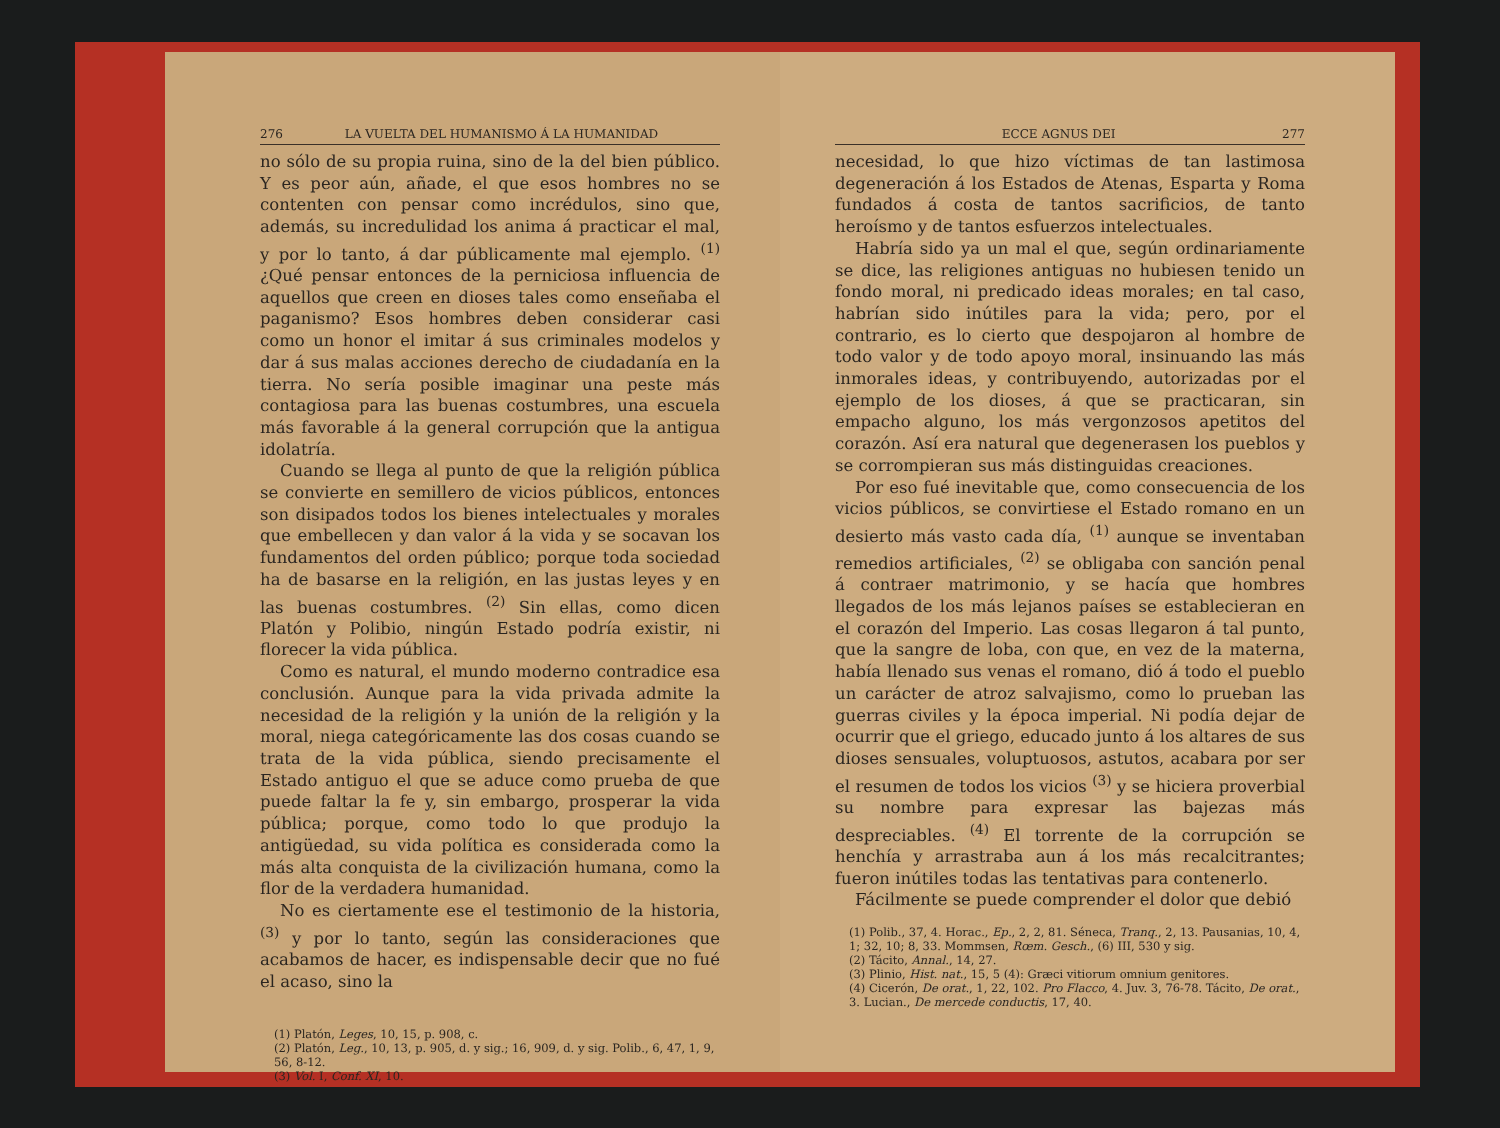276 LA VUELTA DEL HUMANISMO Á LA HUMANIDAD
no sólo de su propia ruina, sino de la del bien público. Y es peor aún, añade, el que esos hombres no se contenten con pensar como incrédulos, sino que, además, su incredulidad los anima á practicar el mal, y por lo tanto, á dar públicamente mal ejemplo. <sup>(1)</sup> ¿Qué pensar entonces de la perniciosa influencia de aquellos que creen en dioses tales como enseñaba el paganismo? Esos hombres deben considerar casi como un honor el imitar á sus criminales modelos y dar á sus malas acciones derecho de ciudadanía en la tierra. No sería posible imaginar una peste más contagiosa para las buenas costumbres, una escuela más favorable á la general corrupción que la antigua idolatría.
Cuando se llega al punto de que la religión pública se convierte en semillero de vicios públicos, entonces son disipados todos los bienes intelectuales y morales que embellecen y dan valor á la vida y se socavan los fundamentos del orden público; porque toda sociedad ha de basarse en la religión, en las justas leyes y en las buenas costumbres. <sup>(2)</sup> Sin ellas, como dicen Platón y Polibio, ningún Estado podría existir, ni florecer la vida pública.
Como es natural, el mundo moderno contradice esa conclusión. Aunque para la vida privada admite la necesidad de la religión y la unión de la religión y la moral, niega categóricamente las dos cosas cuando se trata de la vida pública, siendo precisamente el Estado antiguo el que se aduce como prueba de que puede faltar la fe y, sin embargo, prosperar la vida pública; porque, como todo lo que produjo la antigüedad, su vida política es considerada como la más alta conquista de la civilización humana, como la flor de la verdadera humanidad.
No es ciertamente ese el testimonio de la historia, <sup>(3)</sup> y por lo tanto, según las consideraciones que acabamos de hacer, es indispensable decir que no fué el acaso, sino la
(1) Platón, Leges, 10, 15, p. 908, c.
(2) Platón, Leg., 10, 13, p. 905, d. y sig.; 16, 909, d. y sig. Polib., 6, 47, 1, 9, 56, 8-12.
(3) Vol. I, Conf. XI, 10.
ECCE AGNUS DEI 277
necesidad, lo que hizo víctimas de tan lastimosa degeneración á los Estados de Atenas, Esparta y Roma fundados á costa de tantos sacrificios, de tanto heroísmo y de tantos esfuerzos intelectuales.
Habría sido ya un mal el que, según ordinariamente se dice, las religiones antiguas no hubiesen tenido un fondo moral, ni predicado ideas morales; en tal caso, habrían sido inútiles para la vida; pero, por el contrario, es lo cierto que despojaron al hombre de todo valor y de todo apoyo moral, insinuando las más inmorales ideas, y contribuyendo, autorizadas por el ejemplo de los dioses, á que se practicaran, sin empacho alguno, los más vergonzosos apetitos del corazón. Así era natural que degenerasen los pueblos y se corrompieran sus más distinguidas creaciones.
Por eso fué inevitable que, como consecuencia de los vicios públicos, se convirtiese el Estado romano en un desierto más vasto cada día, <sup>(1)</sup> aunque se inventaban remedios artificiales, <sup>(2)</sup> se obligaba con sanción penal á contraer matrimonio, y se hacía que hombres llegados de los más lejanos países se establecieran en el corazón del Imperio. Las cosas llegaron á tal punto, que la sangre de loba, con que, en vez de la materna, había llenado sus venas el romano, dió á todo el pueblo un carácter de atroz salvajismo, como lo prueban las guerras civiles y la época imperial. Ni podía dejar de ocurrir que el griego, educado junto á los altares de sus dioses sensuales, voluptuosos, astutos, acabara por ser el resumen de todos los vicios <sup>(3)</sup> y se hiciera proverbial su nombre para expresar las bajezas más despreciables. <sup>(4)</sup> El torrente de la corrupción se henchía y arrastraba aun á los más recalcitrantes; fueron inútiles todas las tentativas para contenerlo.
Fácilmente se puede comprender el dolor que debió
(1) Polib., 37, 4. Horac., Ep., 2, 2, 81. Séneca, Tranq., 2, 13. Pausanias, 10, 4, 1; 32, 10; 8, 33. Mommsen, Rœm. Gesch., (6) III, 530 y sig.
(2) Tácito, Annal., 14, 27.
(3) Plinio, Hist. nat., 15, 5 (4): Græci vitiorum omnium genitores.
(4) Cicerón, De orat., 1, 22, 102. Pro Flacco, 4. Juv. 3, 76-78. Tácito, De orat., 3. Lucian., De mercede conductis, 17, 40.